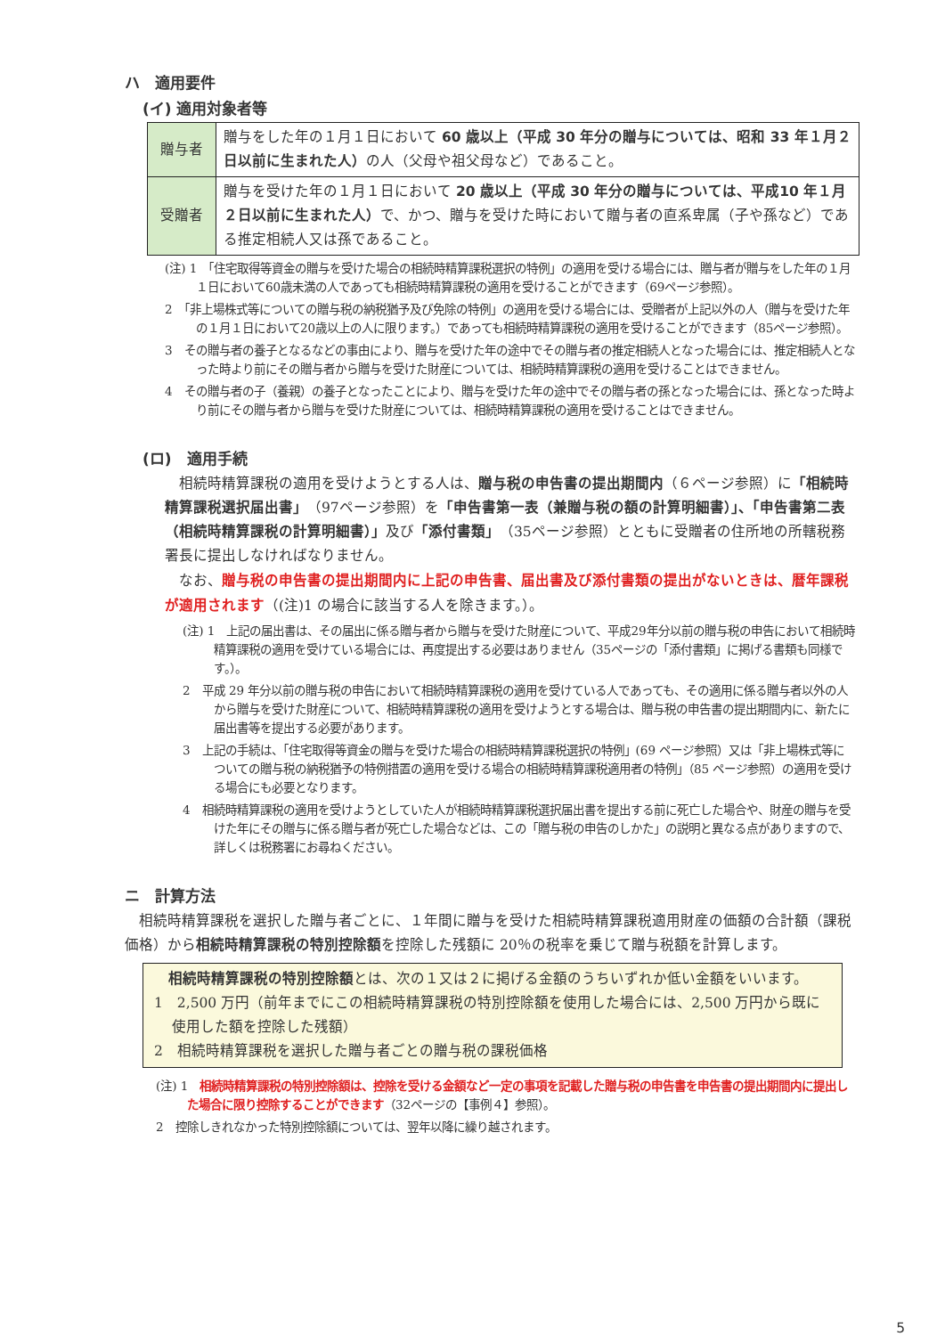ハ　適用要件
(イ) 適用対象者等
| 贈与者 | 贈与をした年の１月１日において 60 歳以上（平成 30 年分の贈与については、昭和 33 年１月２日以前に生まれた人） の人（父母や祖父母など）であること。 |
| 受贈者 | 贈与を受けた年の１月１日において 20 歳以上（平成 30 年分の贈与については、平成10 年１月２日以前に生まれた人） で、かつ、贈与を受けた時において贈与者の直系卑属（子や孫など）である推定相続人又は孫であること。 |
(注) 1　「住宅取得等資金の贈与を受けた場合の相続時精算課税選択の特例」の適用を受ける場合には、贈与者が贈与をした年の１月１日において60歳未満の人であっても相続時精算課税の適用を受けることができます（69ページ参照）。
2　「非上場株式等についての贈与税の納税猶予及び免除の特例」の適用を受ける場合には、受贈者が上記以外の人（贈与を受けた年の１月１日において20歳以上の人に限ります。）であっても相続時精算課税の適用を受けることができます（85ページ参照）。
3　その贈与者の養子となるなどの事由により、贈与を受けた年の途中でその贈与者の推定相続人となった場合には、推定相続人となった時より前にその贈与者から贈与を受けた財産については、相続時精算課税の適用を受けることはできません。
4　その贈与者の子（養親）の養子となったことにより、贈与を受けた年の途中でその贈与者の孫となった場合には、孫となった時より前にその贈与者から贈与を受けた財産については、相続時精算課税の適用を受けることはできません。
(ロ)　適用手続
相続時精算課税の適用を受けようとする人は、贈与税の申告書の提出期間内（６ページ参照）に「相続時精算課税選択届出書」（97ページ参照）を「申告書第一表（兼贈与税の額の計算明細書）」、「申告書第二表（相続時精算課税の計算明細書）」及び「添付書類」（35ページ参照）とともに受贈者の住所地の所轄税務署長に提出しなければなりません。
なお、贈与税の申告書の提出期間内に上記の申告書、届出書及び添付書類の提出がないときは、暦年課税が適用されます（(注)1 の場合に該当する人を除きます。）。
(注) 1　上記の届出書は、その届出に係る贈与者から贈与を受けた財産について、平成29年分以前の贈与税の申告において相続時精算課税の適用を受けている場合には、再度提出する必要はありません（35ページの「添付書類」に掲げる書類も同様です。）。
2　平成 29 年分以前の贈与税の申告において相続時精算課税の適用を受けている人であっても、その適用に係る贈与者以外の人から贈与を受けた財産について、相続時精算課税の適用を受けようとする場合は、贈与税の申告書の提出期間内に、新たに届出書等を提出する必要があります。
3　上記の手続は、「住宅取得等資金の贈与を受けた場合の相続時精算課税選択の特例」(69 ページ参照）又は「非上場株式等についての贈与税の納税猶予の特例措置の適用を受ける場合の相続時精算課税適用者の特例」（85 ページ参照）の適用を受ける場合にも必要となります。
4　相続時精算課税の適用を受けようとしていた人が相続時精算課税選択届出書を提出する前に死亡した場合や、財産の贈与を受けた年にその贈与に係る贈与者が死亡した場合などは、この「贈与税の申告のしかた」の説明と異なる点がありますので、詳しくは税務署にお尋ねください。
ニ　計算方法
相続時精算課税を選択した贈与者ごとに、１年間に贈与を受けた相続時精算課税適用財産の価額の合計額（課税価格）から相続時精算課税の特別控除額を控除した残額に 20％の税率を乗じて贈与税額を計算します。
相続時精算課税の特別控除額とは、次の１又は２に掲げる金額のうちいずれか低い金額をいいます。
1　2,500 万円（前年までにこの相続時精算課税の特別控除額を使用した場合には、2,500 万円から既に使用した額を控除した残額）
2　相続時精算課税を選択した贈与者ごとの贈与税の課税価格
(注) 1　相続時精算課税の特別控除額は、控除を受ける金額など一定の事項を記載した贈与税の申告書を申告書の提出期間内に提出した場合に限り控除することができます（32ページの【事例４】参照）。
2　控除しきれなかった特別控除額については、翌年以降に繰り越されます。
5